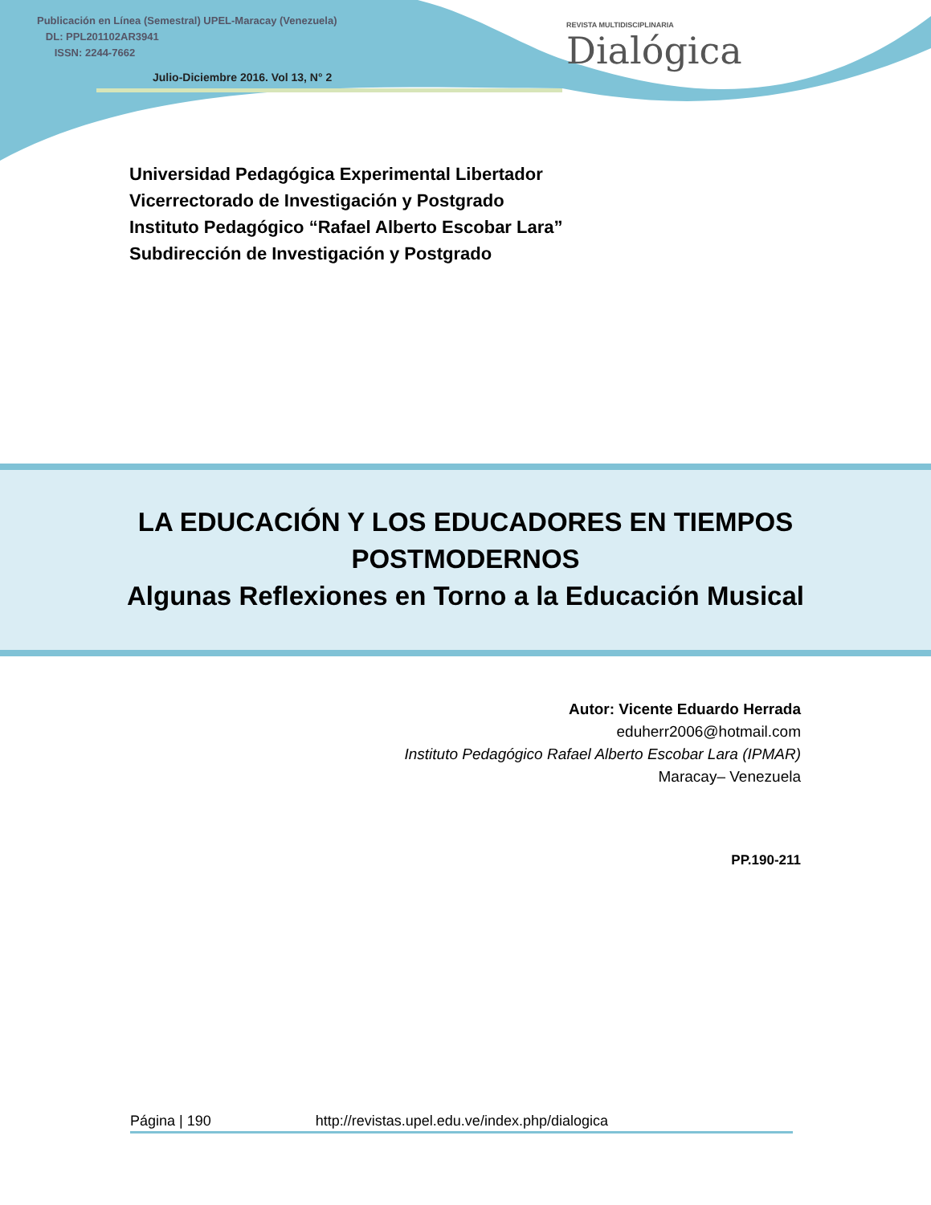Publicación en Línea (Semestral) UPEL-Maracay (Venezuela)
DL: PPL201102AR3941
ISSN: 2244-7662
Julio-Diciembre 2016. Vol 13, N° 2
REVISTA MULTIDISCIPLINARIA
Dialógica
Universidad Pedagógica Experimental Libertador
Vicerrectorado de Investigación y Postgrado
Instituto Pedagógico “Rafael Alberto Escobar Lara”
Subdirección de Investigación y Postgrado
LA EDUCACIÓN Y LOS EDUCADORES EN TIEMPOS
POSTMODERNOS
Algunas Reflexiones en Torno a la Educación Musical
Autor: Vicente Eduardo Herrada
eduherr2006@hotmail.com
Instituto Pedagógico Rafael Alberto Escobar Lara (IPMAR)
Maracay– Venezuela
PP.190-211
Página | 190 http://revistas.upel.edu.ve/index.php/dialogica